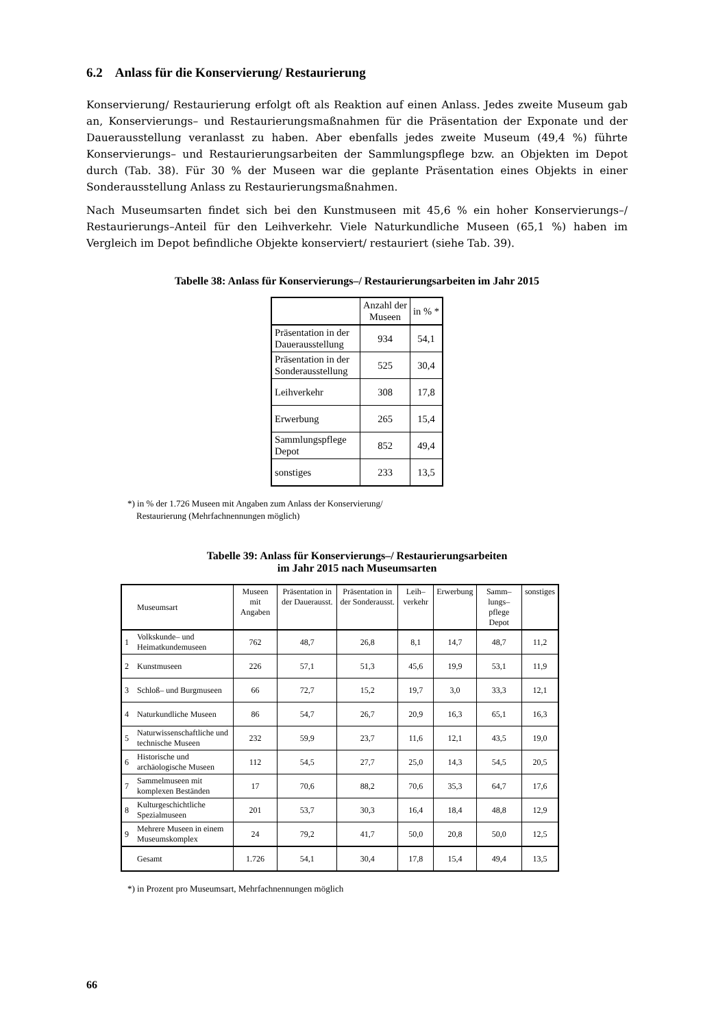6.2 Anlass für die Konservierung/ Restaurierung
Konservierung/ Restaurierung erfolgt oft als Reaktion auf einen Anlass. Jedes zweite Museum gab an, Konservierungs– und Restaurierungsmaßnahmen für die Präsentation der Exponate und der Dauerausstellung veranlasst zu haben. Aber ebenfalls jedes zweite Museum (49,4 %) führte Konservierungs– und Restaurierungsarbeiten der Sammlungspflege bzw. an Objekten im Depot durch (Tab. 38). Für 30 % der Museen war die geplante Präsentation eines Objekts in einer Sonderausstellung Anlass zu Restaurierungsmaßnahmen.
Nach Museumsarten findet sich bei den Kunstmuseen mit 45,6 % ein hoher Konservierungs–/ Restaurierungs–Anteil für den Leihverkehr. Viele Naturkundliche Museen (65,1 %) haben im Vergleich im Depot befindliche Objekte konserviert/ restauriert (siehe Tab. 39).
Tabelle 38: Anlass für Konservierungs–/ Restaurierungsarbeiten im Jahr 2015
| | Anzahl der Museen | in % * |
| --- | --- | --- |
| Präsentation in der Dauerausstellung | 934 | 54,1 |
| Präsentation in der Sonderausstellung | 525 | 30,4 |
| Leihverkehr | 308 | 17,8 |
| Erwerbung | 265 | 15,4 |
| Sammlungspflege Depot | 852 | 49,4 |
| sonstiges | 233 | 13,5 |
*) in % der 1.726 Museen mit Angaben zum Anlass der Konservierung/
Restaurierung (Mehrfachnennungen möglich)
Tabelle 39: Anlass für Konservierungs–/ Restaurierungsarbeiten
im Jahr 2015 nach Museumsarten
| | Museumsart | Museen mit Angaben | Präsentation in der Dauerausst. | Präsentation in der Sonderausst. | Leih– verkehr | Erwerbung | Samm– lungs– pflege Depot | sonstiges |
| --- | --- | --- | --- | --- | --- | --- | --- | --- |
| 1 | Volkskunde– und Heimatkundemuseen | 762 | 48,7 | 26,8 | 8,1 | 14,7 | 48,7 | 11,2 |
| 2 | Kunstmuseen | 226 | 57,1 | 51,3 | 45,6 | 19,9 | 53,1 | 11,9 |
| 3 | Schloß– und Burgmuseen | 66 | 72,7 | 15,2 | 19,7 | 3,0 | 33,3 | 12,1 |
| 4 | Naturkundliche Museen | 86 | 54,7 | 26,7 | 20,9 | 16,3 | 65,1 | 16,3 |
| 5 | Naturwissenschaftliche und technische Museen | 232 | 59,9 | 23,7 | 11,6 | 12,1 | 43,5 | 19,0 |
| 6 | Historische und archäologische Museen | 112 | 54,5 | 27,7 | 25,0 | 14,3 | 54,5 | 20,5 |
| 7 | Sammelmuseen mit komplexen Beständen | 17 | 70,6 | 88,2 | 70,6 | 35,3 | 64,7 | 17,6 |
| 8 | Kulturgeschichtliche Spezialmuseen | 201 | 53,7 | 30,3 | 16,4 | 18,4 | 48,8 | 12,9 |
| 9 | Mehrere Museen in einem Museumskomplex | 24 | 79,2 | 41,7 | 50,0 | 20,8 | 50,0 | 12,5 |
| | Gesamt | 1.726 | 54,1 | 30,4 | 17,8 | 15,4 | 49,4 | 13,5 |
*) in Prozent pro Museumsart, Mehrfachnennungen möglich
66